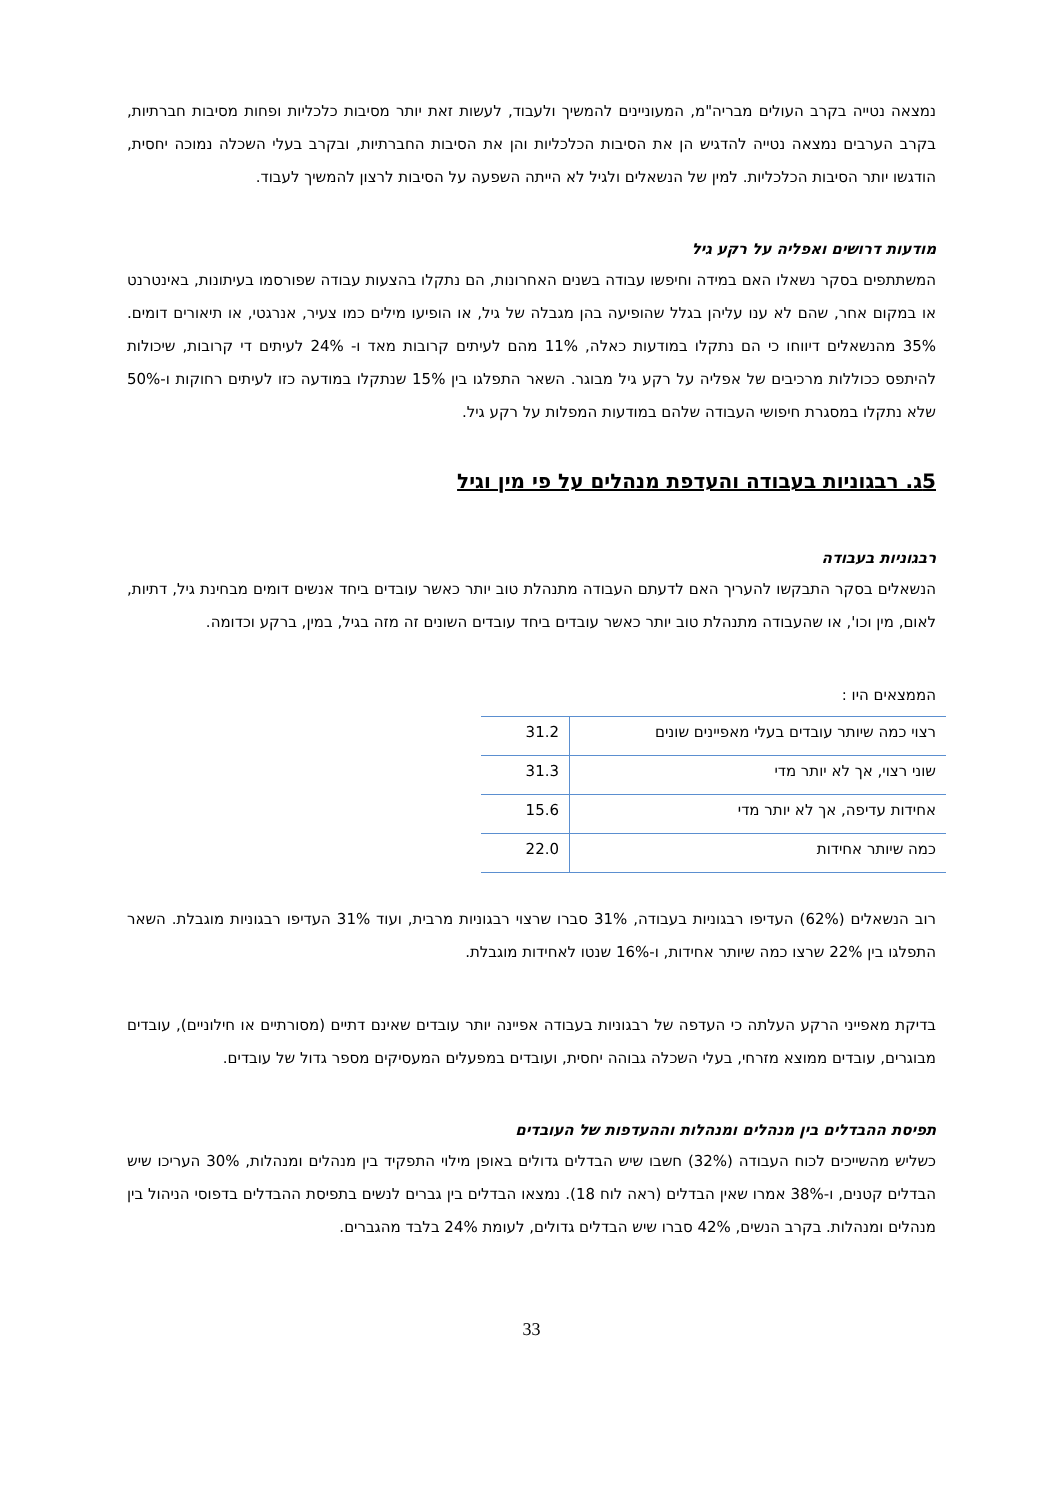נמצאה נטייה בקרב העולים מבריה"מ, המעוניינים להמשיך ולעבוד, לעשות זאת יותר מסיבות כלכליות ופחות מסיבות חברתיות, בקרב הערבים נמצאה נטייה להדגיש הן את הסיבות הכלכליות והן את הסיבות החברתיות, ובקרב בעלי השכלה נמוכה יחסית, הודגשו יותר הסיבות הכלכליות. למין של הנשאלים ולגיל לא הייתה השפעה על הסיבות לרצון להמשיך לעבוד.
מודעות דרושים ואפליה על רקע גיל
המשתתפים בסקר נשאלו האם במידה וחיפשו עבודה בשנים האחרונות, הם נתקלו בהצעות עבודה שפורסמו בעיתונות, באינטרנט או במקום אחר, שהם לא ענו עליהן בגלל שהופיעה בהן מגבלה של גיל, או הופיעו מילים כמו צעיר, אנרגטי, או תיאורים דומים. 35% מהנשאלים דיווחו כי הם נתקלו במודעות כאלה, 11% מהם לעיתים קרובות מאד ו- 24% לעיתים די קרובות, שיכולות להיתפס ככוללות מרכיבים של אפליה על רקע גיל מבוגר. השאר התפלגו בין 15% שנתקלו במודעה כזו לעיתים רחוקות ו-50% שלא נתקלו במסגרת חיפושי העבודה שלהם במודעות המפלות על רקע גיל.
5ג. רבגוניות בעבודה והעדפת מנהלים על פי מין וגיל
רבגוניות בעבודה
הנשאלים בסקר התבקשו להעריך האם לדעתם העבודה מתנהלת טוב יותר כאשר עובדים ביחד אנשים דומים מבחינת גיל, דתיות, לאום, מין וכו', או שהעבודה מתנהלת טוב יותר כאשר עובדים ביחד עובדים השונים זה מזה בגיל, במין, ברקע וכדומה.
הממצאים היו :
| רצוי כמה שיותר עובדים בעלי מאפיינים שונים | 31.2 |
| שוני רצוי, אך לא יותר מדי | 31.3 |
| אחידות עדיפה, אך לא יותר מדי | 15.6 |
| כמה שיותר אחידות | 22.0 |
רוב הנשאלים (62%) העדיפו רבגוניות בעבודה, 31% סברו שרצוי רבגוניות מרבית, ועוד 31% העדיפו רבגוניות מוגבלת. השאר התפלגו בין 22% שרצו כמה שיותר אחידות, ו-16% שנטו לאחידות מוגבלת.
בדיקת מאפייני הרקע העלתה כי העדפה של רבגוניות בעבודה אפיינה יותר עובדים שאינם דתיים (מסורתיים או חילוניים), עובדים מבוגרים, עובדים ממוצא מזרחי, בעלי השכלה גבוהה יחסית, ועובדים במפעלים המעסיקים מספר גדול של עובדים.
תפיסת ההבדלים בין מנהלים ומנהלות וההעדפות של העובדים
כשליש מהשייכים לכוח העבודה (32%) חשבו שיש הבדלים גדולים באופן מילוי התפקיד בין מנהלים ומנהלות, 30% העריכו שיש הבדלים קטנים, ו-38% אמרו שאין הבדלים (ראה לוח 18). נמצאו הבדלים בין גברים לנשים בתפיסת ההבדלים בדפוסי הניהול בין מנהלים ומנהלות. בקרב הנשים, 42% סברו שיש הבדלים גדולים, לעומת 24% בלבד מהגברים.
33